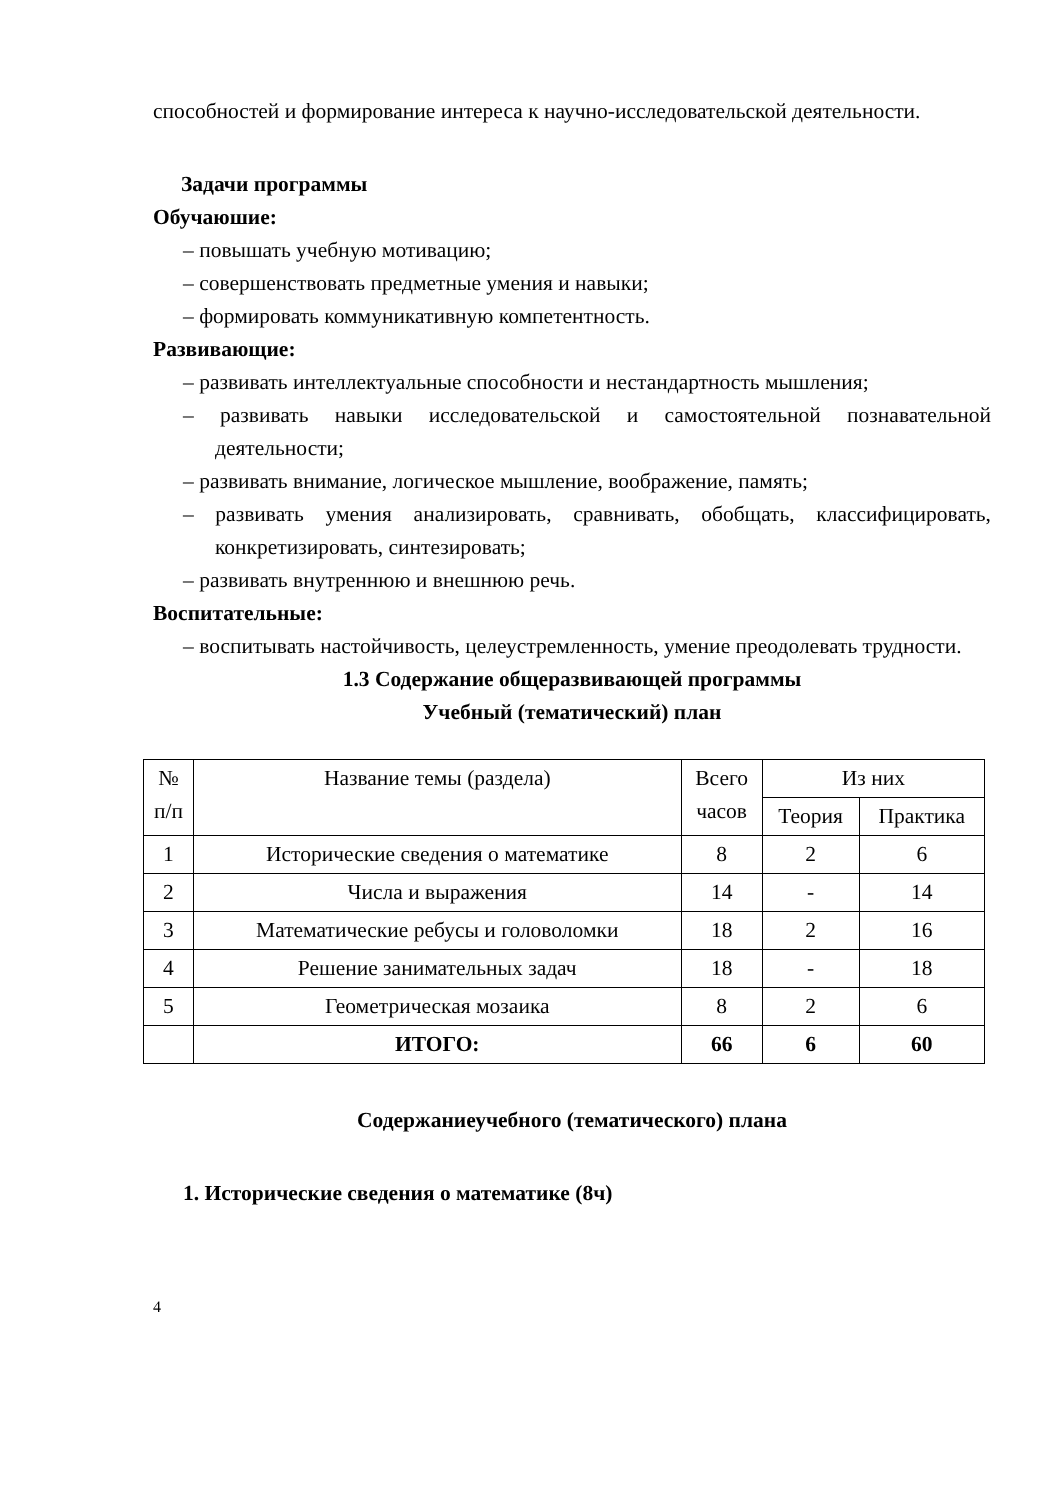способностей и формирование интереса к научно-исследовательской деятельности.
Задачи программы
Обучаюшие:
– повышать учебную мотивацию;
– совершенствовать предметные умения и навыки;
– формировать коммуникативную компетентность.
Развивающие:
– развивать интеллектуальные способности и нестандартность мышления;
– развивать навыки исследовательской и самостоятельной познавательной деятельности;
– развивать внимание, логическое мышление, воображение, память;
– развивать умения анализировать, сравнивать, обобщать, классифицировать, конкретизировать, синтезировать;
– развивать внутреннюю и внешнюю речь.
Воспитательные:
– воспитывать настойчивость, целеустремленность, умение преодолевать трудности.
1.3 Содержание общеразвивающей программы
Учебный (тематический) план
| № п/п | Название темы (раздела) | Всего часов | Из них | |
| --- | --- | --- | --- | --- |
| | | | Теория | Практика |
| 1 | Исторические сведения о математике | 8 | 2 | 6 |
| 2 | Числа и выражения | 14 | - | 14 |
| 3 | Математические ребусы и головоломки | 18 | 2 | 16 |
| 4 | Решение занимательных задач | 18 | - | 18 |
| 5 | Геометрическая мозаика | 8 | 2 | 6 |
| | ИТОГО: | 66 | 6 | 60 |
Содержаниеучебного (тематического) плана
1. Исторические сведения о математике (8ч)
4